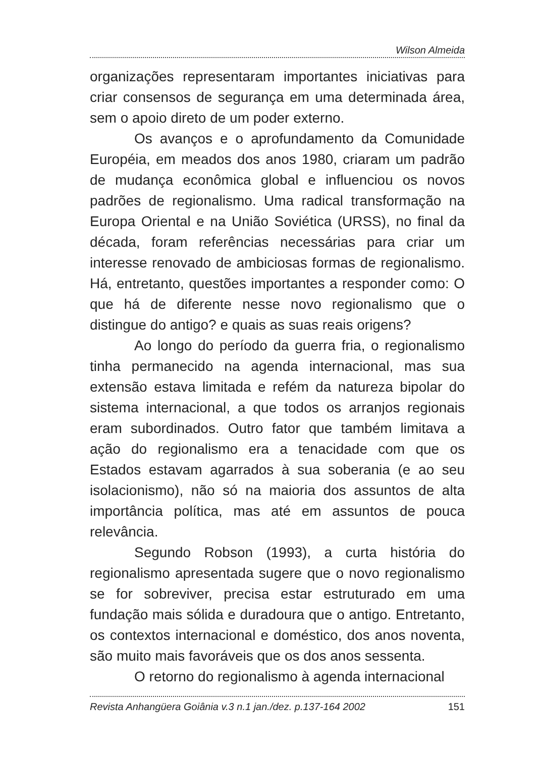Wilson Almeida
organizações representaram importantes iniciativas para criar consensos de segurança em uma determinada área, sem o apoio direto de um poder externo.
Os avanços e o aprofundamento da Comunidade Européia, em meados dos anos 1980, criaram um padrão de mudança econômica global e influenciou os novos padrões de regionalismo. Uma radical transformação na Europa Oriental e na União Soviética (URSS), no final da década, foram referências necessárias para criar um interesse renovado de ambiciosas formas de regionalismo. Há, entretanto, questões importantes a responder como: O que há de diferente nesse novo regionalismo que o distingue do antigo? e quais as suas reais origens?
Ao longo do período da guerra fria, o regionalismo tinha permanecido na agenda internacional, mas sua extensão estava limitada e refém da natureza bipolar do sistema internacional, a que todos os arranjos regionais eram subordinados. Outro fator que também limitava a ação do regionalismo era a tenacidade com que os Estados estavam agarrados à sua soberania (e ao seu isolacionismo), não só na maioria dos assuntos de alta importância política, mas até em assuntos de pouca relevância.
Segundo Robson (1993), a curta história do regionalismo apresentada sugere que o novo regionalismo se for sobreviver, precisa estar estruturado em uma fundação mais sólida e duradoura que o antigo. Entretanto, os contextos internacional e doméstico, dos anos noventa, são muito mais favoráveis que os dos anos sessenta.
O retorno do regionalismo à agenda internacional
Revista Anhangüera Goiânia v.3 n.1 jan./dez. p.137-164 2002 151